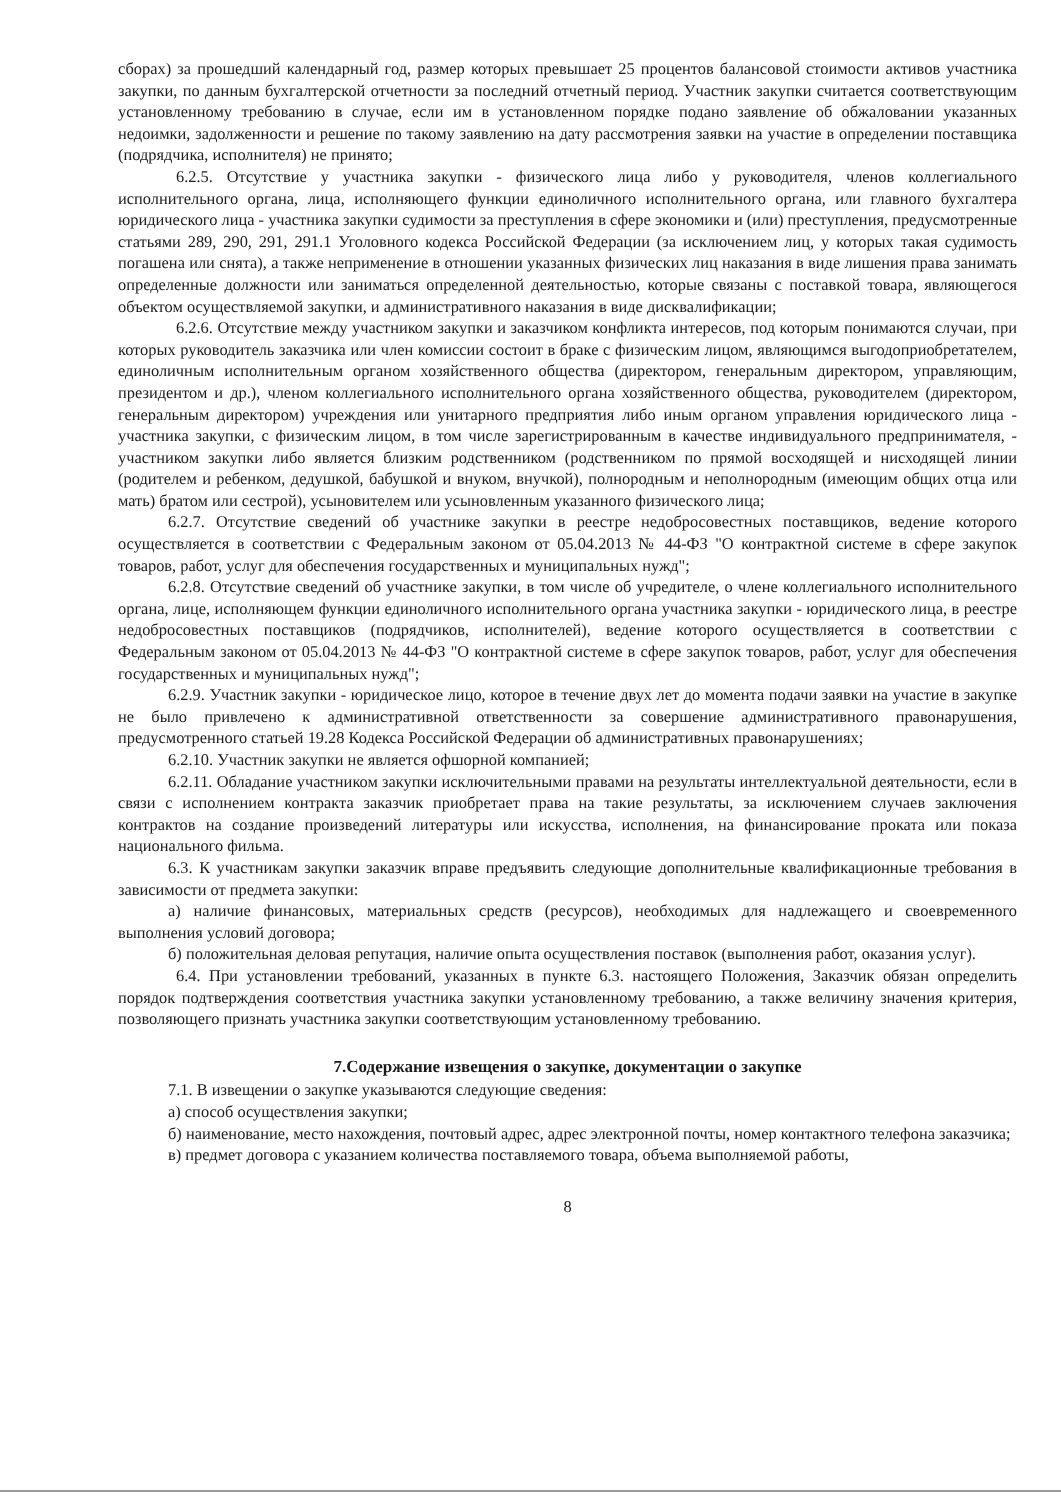сборах) за прошедший календарный год, размер которых превышает 25 процентов балансовой стоимости активов участника закупки, по данным бухгалтерской отчетности за последний отчетный период. Участник закупки считается соответствующим установленному требованию в случае, если им в установленном порядке подано заявление об обжаловании указанных недоимки, задолженности и решение по такому заявлению на дату рассмотрения заявки на участие в определении поставщика (подрядчика, исполнителя) не принято;
6.2.5. Отсутствие у участника закупки - физического лица либо у руководителя, членов коллегиального исполнительного органа, лица, исполняющего функции единоличного исполнительного органа, или главного бухгалтера юридического лица - участника закупки судимости за преступления в сфере экономики и (или) преступления, предусмотренные статьями 289, 290, 291, 291.1 Уголовного кодекса Российской Федерации (за исключением лиц, у которых такая судимость погашена или снята), а также неприменение в отношении указанных физических лиц наказания в виде лишения права занимать определенные должности или заниматься определенной деятельностью, которые связаны с поставкой товара, являющегося объектом осуществляемой закупки, и административного наказания в виде дисквалификации;
6.2.6. Отсутствие между участником закупки и заказчиком конфликта интересов, под которым понимаются случаи, при которых руководитель заказчика или член комиссии состоит в браке с физическим лицом, являющимся выгодоприобретателем, единоличным исполнительным органом хозяйственного общества (директором, генеральным директором, управляющим, президентом и др.), членом коллегиального исполнительного органа хозяйственного общества, руководителем (директором, генеральным директором) учреждения или унитарного предприятия либо иным органом управления юридического лица - участника закупки, с физическим лицом, в том числе зарегистрированным в качестве индивидуального предпринимателя, - участником закупки либо является близким родственником (родственником по прямой восходящей и нисходящей линии (родителем и ребенком, дедушкой, бабушкой и внуком, внучкой), полнородным и неполнородным (имеющим общих отца или мать) братом или сестрой), усыновителем или усыновленным указанного физического лица;
6.2.7. Отсутствие сведений об участнике закупки в реестре недобросовестных поставщиков, ведение которого осуществляется в соответствии с Федеральным законом от 05.04.2013 № 44-ФЗ "О контрактной системе в сфере закупок товаров, работ, услуг для обеспечения государственных и муниципальных нужд";
6.2.8. Отсутствие сведений об участнике закупки, в том числе об учредителе, о члене коллегиального исполнительного органа, лице, исполняющем функции единоличного исполнительного органа участника закупки - юридического лица, в реестре недобросовестных поставщиков (подрядчиков, исполнителей), ведение которого осуществляется в соответствии с Федеральным законом от 05.04.2013 № 44-ФЗ "О контрактной системе в сфере закупок товаров, работ, услуг для обеспечения государственных и муниципальных нужд";
6.2.9. Участник закупки - юридическое лицо, которое в течение двух лет до момента подачи заявки на участие в закупке не было привлечено к административной ответственности за совершение административного правонарушения, предусмотренного статьей 19.28 Кодекса Российской Федерации об административных правонарушениях;
6.2.10. Участник закупки не является офшорной компанией;
6.2.11. Обладание участником закупки исключительными правами на результаты интеллектуальной деятельности, если в связи с исполнением контракта заказчик приобретает права на такие результаты, за исключением случаев заключения контрактов на создание произведений литературы или искусства, исполнения, на финансирование проката или показа национального фильма.
6.3. К участникам закупки заказчик вправе предъявить следующие дополнительные квалификационные требования в зависимости от предмета закупки:
а) наличие финансовых, материальных средств (ресурсов), необходимых для надлежащего и своевременного выполнения условий договора;
б) положительная деловая репутация, наличие опыта осуществления поставок (выполнения работ, оказания услуг).
6.4. При установлении требований, указанных в пункте 6.3. настоящего Положения, Заказчик обязан определить порядок подтверждения соответствия участника закупки установленному требованию, а также величину значения критерия, позволяющего признать участника закупки соответствующим установленному требованию.
7.Содержание извещения о закупке, документации о закупке
7.1. В извещении о закупке указываются следующие сведения:
а) способ осуществления закупки;
б) наименование, место нахождения, почтовый адрес, адрес электронной почты, номер контактного телефона заказчика;
в) предмет договора с указанием количества поставляемого товара, объема выполняемой работы,
8